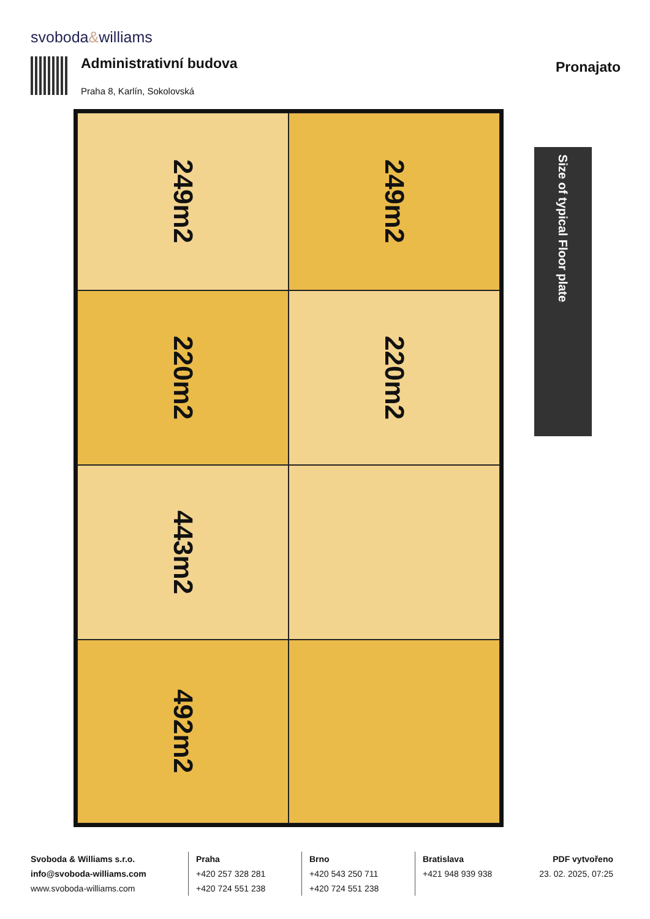svoboda&williams
Administrativní budova
Praha 8, Karlín, Sokolovská
Pronajato
249m2
249m2
220m2
220m2
443m2
492m2
Size of typical Floor plate
Svoboda & Williams s.r.o.
info@svoboda-williams.com
www.svoboda-williams.com
Praha
+420 257 328 281
+420 724 551 238
Brno
+420 543 250 711
+420 724 551 238
Bratislava
+421 948 939 938
PDF vytvořeno
23. 02. 2025, 07:25